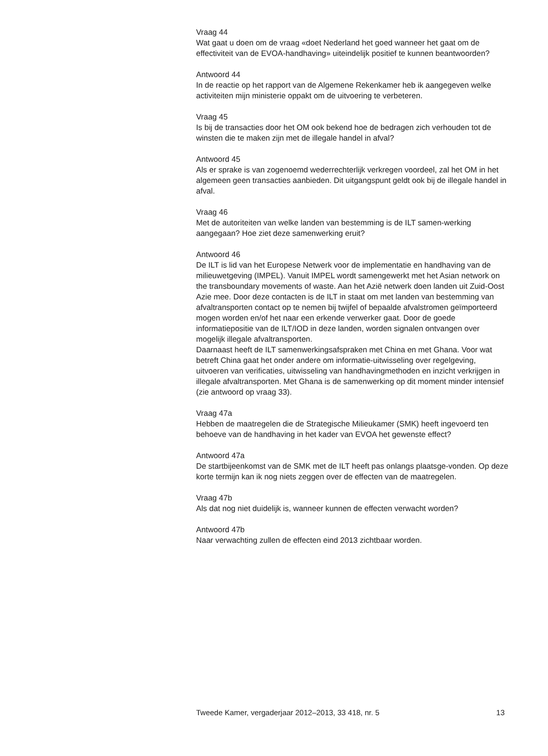Vraag 44
Wat gaat u doen om de vraag «doet Nederland het goed wanneer het gaat om de effectiviteit van de EVOA-handhaving» uiteindelijk positief te kunnen beantwoorden?
Antwoord 44
In de reactie op het rapport van de Algemene Rekenkamer heb ik aangegeven welke activiteiten mijn ministerie oppakt om de uitvoering te verbeteren.
Vraag 45
Is bij de transacties door het OM ook bekend hoe de bedragen zich verhouden tot de winsten die te maken zijn met de illegale handel in afval?
Antwoord 45
Als er sprake is van zogenoemd wederrechterlijk verkregen voordeel, zal het OM in het algemeen geen transacties aanbieden. Dit uitgangspunt geldt ook bij de illegale handel in afval.
Vraag 46
Met de autoriteiten van welke landen van bestemming is de ILT samen-werking aangegaan? Hoe ziet deze samenwerking eruit?
Antwoord 46
De ILT is lid van het Europese Netwerk voor de implementatie en handhaving van de milieuwetgeving (IMPEL). Vanuit IMPEL wordt samengewerkt met het Asian network on the transboundary movements of waste. Aan het Azië netwerk doen landen uit Zuid-Oost Azie mee. Door deze contacten is de ILT in staat om met landen van bestemming van afvaltransporten contact op te nemen bij twijfel of bepaalde afvalstromen geïmporteerd mogen worden en/of het naar een erkende verwerker gaat. Door de goede informatiepositie van de ILT/IOD in deze landen, worden signalen ontvangen over mogelijk illegale afvaltransporten.
Daarnaast heeft de ILT samenwerkingsafspraken met China en met Ghana. Voor wat betreft China gaat het onder andere om informatie-uitwisseling over regelgeving, uitvoeren van verificaties, uitwisseling van handhavingmethoden en inzicht verkrijgen in illegale afvaltransporten. Met Ghana is de samenwerking op dit moment minder intensief (zie antwoord op vraag 33).
Vraag 47a
Hebben de maatregelen die de Strategische Milieukamer (SMK) heeft ingevoerd ten behoeve van de handhaving in het kader van EVOA het gewenste effect?
Antwoord 47a
De startbijeenkomst van de SMK met de ILT heeft pas onlangs plaatsge-vonden. Op deze korte termijn kan ik nog niets zeggen over de effecten van de maatregelen.
Vraag 47b
Als dat nog niet duidelijk is, wanneer kunnen de effecten verwacht worden?
Antwoord 47b
Naar verwachting zullen de effecten eind 2013 zichtbaar worden.
Tweede Kamer, vergaderjaar 2012–2013, 33 418, nr. 5 13